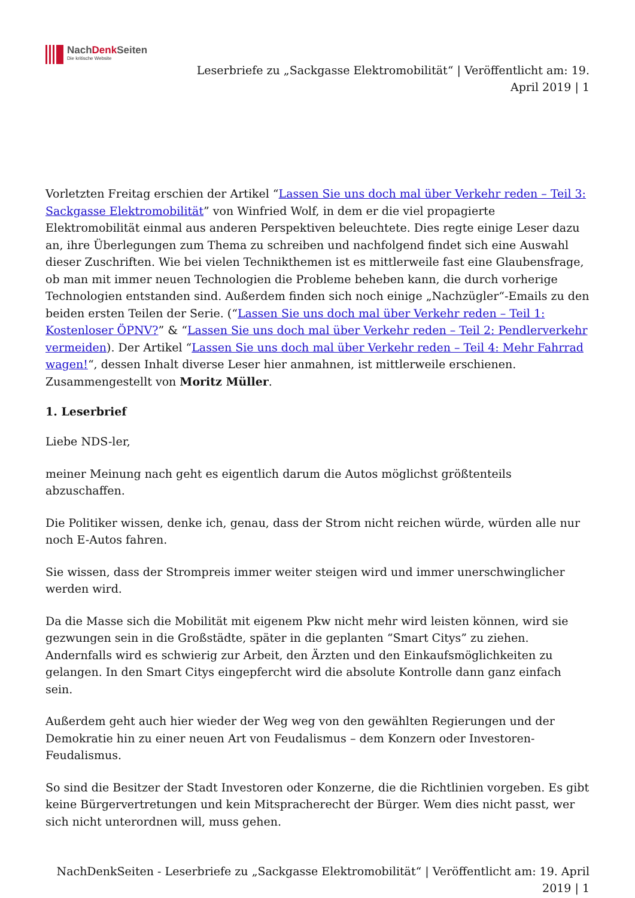NachDenk Seiten
Die kritische Website
Leserbriefe zu „Sackgasse Elektromobilität“ | Veröffentlicht am: 19. April 2019 | 1
Vorletzten Freitag erschien der Artikel “Lassen Sie uns doch mal über Verkehr reden – Teil 3: Sackgasse Elektromobilität” von Winfried Wolf, in dem er die viel propagierte Elektromobilität einmal aus anderen Perspektiven beleuchtete. Dies regte einige Leser dazu an, ihre Überlegungen zum Thema zu schreiben und nachfolgend findet sich eine Auswahl dieser Zuschriften. Wie bei vielen Technikthemen ist es mittlerweile fast eine Glaubensfrage, ob man mit immer neuen Technologien die Probleme beheben kann, die durch vorherige Technologien entstanden sind. Außerdem finden sich noch einige „Nachzügler“-Emails zu den beiden ersten Teilen der Serie. (“Lassen Sie uns doch mal über Verkehr reden – Teil 1: Kostenloser ÖPNV?” & “Lassen Sie uns doch mal über Verkehr reden – Teil 2: Pendlerverkehr vermeiden). Der Artikel “Lassen Sie uns doch mal über Verkehr reden – Teil 4: Mehr Fahrrad wagen!“, dessen Inhalt diverse Leser hier anmahnen, ist mittlerweile erschienen. Zusammengestellt von Moritz Müller.
1. Leserbrief
Liebe NDS-ler,
meiner Meinung nach geht es eigentlich darum die Autos möglichst größtenteils abzuschaffen.
Die Politiker wissen, denke ich, genau, dass der Strom nicht reichen würde, würden alle nur noch E-Autos fahren.
Sie wissen, dass der Strompreis immer weiter steigen wird und immer unerschwinglicher werden wird.
Da die Masse sich die Mobilität mit eigenem Pkw nicht mehr wird leisten können, wird sie gezwungen sein in die Großstädte, später in die geplanten “Smart Citys” zu ziehen. Andernfalls wird es schwierig zur Arbeit, den Ärzten und den Einkaufsmöglichkeiten zu gelangen. In den Smart Citys eingepfercht wird die absolute Kontrolle dann ganz einfach sein.
Außerdem geht auch hier wieder der Weg weg von den gewählten Regierungen und der Demokratie hin zu einer neuen Art von Feudalismus – dem Konzern oder Investoren-Feudalismus.
So sind die Besitzer der Stadt Investoren oder Konzerne, die die Richtlinien vorgeben. Es gibt keine Bürgervertretungen und kein Mitspracherecht der Bürger. Wem dies nicht passt, wer sich nicht unterordnen will, muss gehen.
NachDenkSeiten - Leserbriefe zu „Sackgasse Elektromobilität“ | Veröffentlicht am: 19. April 2019 | 1